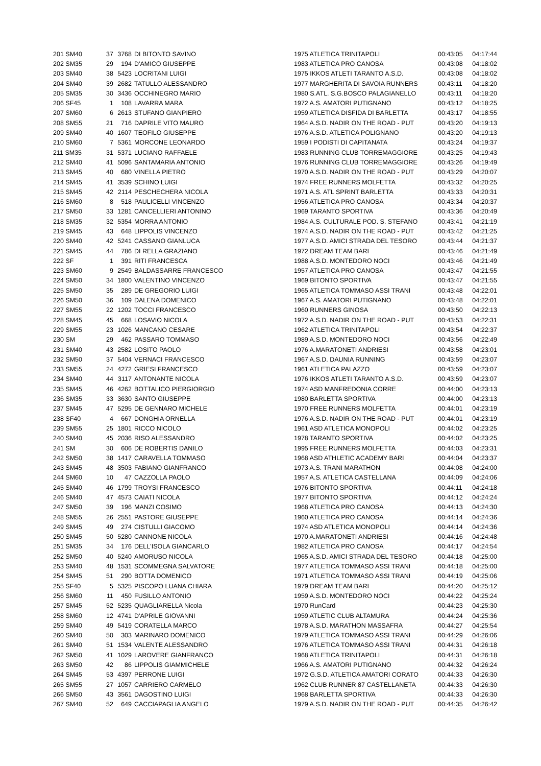| 201 SM40 | 37 | 3768 | DI BITONTO SAVINO | 1975 ATLETICA TRINITAPOLI | 00:43:05 | 04:17:44 |
| 202 SM35 | 29 | 194 | D'AMICO GIUSEPPE | 1983 ATLETICA PRO CANOSA | 00:43:08 | 04:18:02 |
| 203 SM40 | 38 | 5423 | LOCRITANI LUIGI | 1975 IKKOS ATLETI TARANTO A.S.D. | 00:43:08 | 04:18:02 |
| 204 SM40 | 39 | 2682 | TATULLO ALESSANDRO | 1977 MARGHERITA DI SAVOIA RUNNERS | 00:43:11 | 04:18:20 |
| 205 SM35 | 30 | 3436 | OCCHINEGRO MARIO | 1980 S.ATL. S.G.BOSCO PALAGIANELLO | 00:43:11 | 04:18:20 |
| 206 SF45 | 1 | 108 | LAVARRA MARA | 1972 A.S. AMATORI PUTIGNANO | 00:43:12 | 04:18:25 |
| 207 SM60 | 6 | 2613 | STUFANO GIANPIERO | 1959 ATLETICA DISFIDA DI BARLETTA | 00:43:17 | 04:18:55 |
| 208 SM55 | 21 | 716 | DAPRILE VITO MAURO | 1964 A.S.D. NADIR ON THE ROAD - PUT | 00:43:20 | 04:19:13 |
| 209 SM40 | 40 | 1607 | TEOFILO GIUSEPPE | 1976 A.S.D. ATLETICA POLIGNANO | 00:43:20 | 04:19:13 |
| 210 SM60 | 7 | 5361 | MORCONE LEONARDO | 1959 I PODISTI DI CAPITANATA | 00:43:24 | 04:19:37 |
| 211 SM35 | 31 | 5371 | LUCIANO RAFFAELE | 1983 RUNNING CLUB TORREMAGGIORE | 00:43:25 | 04:19:43 |
| 212 SM40 | 41 | 5096 | SANTAMARIA ANTONIO | 1976 RUNNING CLUB TORREMAGGIORE | 00:43:26 | 04:19:49 |
| 213 SM45 | 40 | 680 | VINELLA PIETRO | 1970 A.S.D. NADIR ON THE ROAD - PUT | 00:43:29 | 04:20:07 |
| 214 SM45 | 41 | 3539 | SCHINO LUIGI | 1974 FREE RUNNERS MOLFETTA | 00:43:32 | 04:20:25 |
| 215 SM45 | 42 | 2114 | PESCHECHERA NICOLA | 1971 A.S. ATL SPRINT BARLETTA | 00:43:33 | 04:20:31 |
| 216 SM60 | 8 | 518 | PAULICELLI VINCENZO | 1956 ATLETICA PRO CANOSA | 00:43:34 | 04:20:37 |
| 217 SM50 | 33 | 1281 | CANCELLIERI ANTONINO | 1969 TARANTO SPORTIVA | 00:43:36 | 04:20:49 |
| 218 SM35 | 32 | 5354 | MORRA ANTONIO | 1984 A.S. CULTURALE POD. S. STEFANO | 00:43:41 | 04:21:19 |
| 219 SM45 | 43 | 648 | LIPPOLIS VINCENZO | 1974 A.S.D. NADIR ON THE ROAD - PUT | 00:43:42 | 04:21:25 |
| 220 SM40 | 42 | 5241 | CASSANO GIANLUCA | 1977 A.S.D. AMICI STRADA DEL TESORO | 00:43:44 | 04:21:37 |
| 221 SM45 | 44 | 786 | DI RELLA GRAZIANO | 1972 DREAM TEAM BARI | 00:43:46 | 04:21:49 |
| 222 SF | 1 | 391 | RITI FRANCESCA | 1988 A.S.D. MONTEDORO NOCI | 00:43:46 | 04:21:49 |
| 223 SM60 | 9 | 2549 | BALDASSARRE FRANCESCO | 1957 ATLETICA PRO CANOSA | 00:43:47 | 04:21:55 |
| 224 SM50 | 34 | 1800 | VALENTINO VINCENZO | 1969 BITONTO SPORTIVA | 00:43:47 | 04:21:55 |
| 225 SM50 | 35 | 289 | DE GREGORIO LUIGI | 1965 ATLETICA TOMMASO ASSI TRANI | 00:43:48 | 04:22:01 |
| 226 SM50 | 36 | 109 | DALENA DOMENICO | 1967 A.S. AMATORI PUTIGNANO | 00:43:48 | 04:22:01 |
| 227 SM55 | 22 | 1202 | TOCCI FRANCESCO | 1960 RUNNERS GINOSA | 00:43:50 | 04:22:13 |
| 228 SM45 | 45 | 668 | LOSAVIO NICOLA | 1972 A.S.D. NADIR ON THE ROAD - PUT | 00:43:53 | 04:22:31 |
| 229 SM55 | 23 | 1026 | MANCANO CESARE | 1962 ATLETICA TRINITAPOLI | 00:43:54 | 04:22:37 |
| 230 SM | 29 | 462 | PASSARO TOMMASO | 1989 A.S.D. MONTEDORO NOCI | 00:43:56 | 04:22:49 |
| 231 SM40 | 43 | 2582 | LOSITO PAOLO | 1976 A.MARATONETI ANDRIESI | 00:43:58 | 04:23:01 |
| 232 SM50 | 37 | 5404 | VERNACI FRANCESCO | 1967 A.S.D. DAUNIA RUNNING | 00:43:59 | 04:23:07 |
| 233 SM55 | 24 | 4272 | GRIESI FRANCESCO | 1961 ATLETICA PALAZZO | 00:43:59 | 04:23:07 |
| 234 SM40 | 44 | 3117 | ANTONANTE NICOLA | 1976 IKKOS ATLETI TARANTO A.S.D. | 00:43:59 | 04:23:07 |
| 235 SM45 | 46 | 4262 | BOTTALICO PIERGIORGIO | 1974 ASD MANFREDONIA CORRE | 00:44:00 | 04:23:13 |
| 236 SM35 | 33 | 3630 | SANTO GIUSEPPE | 1980 BARLETTA SPORTIVA | 00:44:00 | 04:23:13 |
| 237 SM45 | 47 | 5295 | DE GENNARO MICHELE | 1970 FREE RUNNERS MOLFETTA | 00:44:01 | 04:23:19 |
| 238 SF40 | 4 | 667 | DONGHIA ORNELLA | 1976 A.S.D. NADIR ON THE ROAD - PUT | 00:44:01 | 04:23:19 |
| 239 SM55 | 25 | 1801 | RICCO NICOLO | 1961 ASD ATLETICA MONOPOLI | 00:44:02 | 04:23:25 |
| 240 SM40 | 45 | 2036 | RISO ALESSANDRO | 1978 TARANTO SPORTIVA | 00:44:02 | 04:23:25 |
| 241 SM | 30 | 606 | DE ROBERTIS DANILO | 1995 FREE RUNNERS MOLFETTA | 00:44:03 | 04:23:31 |
| 242 SM50 | 38 | 1417 | CARAVELLA TOMMASO | 1968 ASD ATHLETIC ACADEMY BARI | 00:44:04 | 04:23:37 |
| 243 SM45 | 48 | 3503 | FABIANO GIANFRANCO | 1973 A.S. TRANI MARATHON | 00:44:08 | 04:24:00 |
| 244 SM60 | 10 | 47 | CAZZOLLA PAOLO | 1957 A.S. ATLETICA CASTELLANA | 00:44:09 | 04:24:06 |
| 245 SM40 | 46 | 1799 | TROYSI FRANCESCO | 1976 BITONTO SPORTIVA | 00:44:11 | 04:24:18 |
| 246 SM40 | 47 | 4573 | CAIATI NICOLA | 1977 BITONTO SPORTIVA | 00:44:12 | 04:24:24 |
| 247 SM50 | 39 | 196 | MANZI COSIMO | 1968 ATLETICA PRO CANOSA | 00:44:13 | 04:24:30 |
| 248 SM55 | 26 | 2551 | PASTORE GIUSEPPE | 1960 ATLETICA PRO CANOSA | 00:44:14 | 04:24:36 |
| 249 SM45 | 49 | 274 | CISTULLI GIACOMO | 1974 ASD ATLETICA MONOPOLI | 00:44:14 | 04:24:36 |
| 250 SM45 | 50 | 5280 | CANNONE NICOLA | 1970 A.MARATONETI ANDRIESI | 00:44:16 | 04:24:48 |
| 251 SM35 | 34 | 176 | DELL'ISOLA GIANCARLO | 1982 ATLETICA PRO CANOSA | 00:44:17 | 04:24:54 |
| 252 SM50 | 40 | 5240 | AMORUSO NICOLA | 1965 A.S.D. AMICI STRADA DEL TESORO | 00:44:18 | 04:25:00 |
| 253 SM40 | 48 | 1531 | SCOMMEGNA SALVATORE | 1977 ATLETICA TOMMASO ASSI TRANI | 00:44:18 | 04:25:00 |
| 254 SM45 | 51 | 290 | BOTTA DOMENICO | 1971 ATLETICA TOMMASO ASSI TRANI | 00:44:19 | 04:25:06 |
| 255 SF40 | 5 | 5325 | PISCOPO LUANA CHIARA | 1979 DREAM TEAM BARI | 00:44:20 | 04:25:12 |
| 256 SM60 | 11 | 450 | FUSILLO ANTONIO | 1959 A.S.D. MONTEDORO NOCI | 00:44:22 | 04:25:24 |
| 257 SM45 | 52 | 5235 | QUAGLIARELLA Nicola | 1970 RunCard | 00:44:23 | 04:25:30 |
| 258 SM60 | 12 | 4741 | D'APRILE GIOVANNI | 1959 ATLETIC CLUB ALTAMURA | 00:44:24 | 04:25:36 |
| 259 SM40 | 49 | 5419 | CORATELLA MARCO | 1978 A.S.D. MARATHON MASSAFRA | 00:44:27 | 04:25:54 |
| 260 SM40 | 50 | 303 | MARINARO DOMENICO | 1979 ATLETICA TOMMASO ASSI TRANI | 00:44:29 | 04:26:06 |
| 261 SM40 | 51 | 1534 | VALENTE ALESSANDRO | 1976 ATLETICA TOMMASO ASSI TRANI | 00:44:31 | 04:26:18 |
| 262 SM50 | 41 | 1029 | LAROVERE GIANFRANCO | 1968 ATLETICA TRINITAPOLI | 00:44:31 | 04:26:18 |
| 263 SM50 | 42 | 86 | LIPPOLIS GIAMMICHELE | 1966 A.S. AMATORI PUTIGNANO | 00:44:32 | 04:26:24 |
| 264 SM45 | 53 | 4397 | PERRONE LUIGI | 1972 G.S.D. ATLETICA AMATORI CORATO | 00:44:33 | 04:26:30 |
| 265 SM55 | 27 | 1057 | CARRIERO CARMELO | 1962 CLUB RUNNER 87 CASTELLANETA | 00:44:33 | 04:26:30 |
| 266 SM50 | 43 | 3561 | DAGOSTINO LUIGI | 1968 BARLETTA SPORTIVA | 00:44:33 | 04:26:30 |
| 267 SM40 | 52 | 649 | CACCIAPAGLIA ANGELO | 1979 A.S.D. NADIR ON THE ROAD - PUT | 00:44:35 | 04:26:42 |